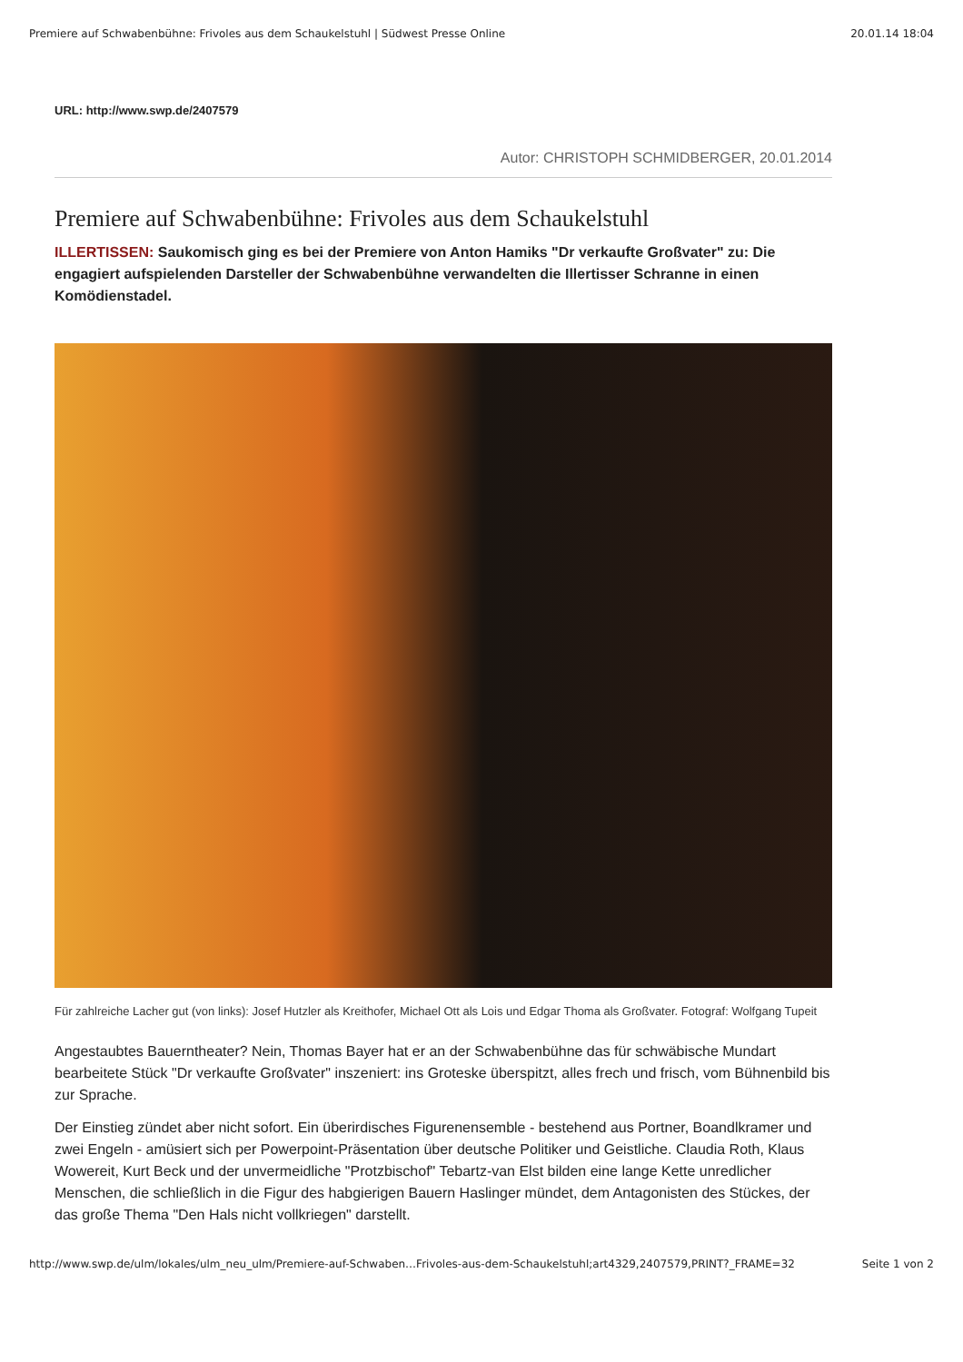Premiere auf Schwabenbühne: Frivoles aus dem Schaukelstuhl | Südwest Presse Online 20.01.14 18:04
URL: http://www.swp.de/2407579
Autor: CHRISTOPH SCHMIDBERGER, 20.01.2014
Premiere auf Schwabenbühne: Frivoles aus dem Schaukelstuhl
ILLERTISSEN: Saukomisch ging es bei der Premiere von Anton Hamiks "Dr verkaufte Großvater" zu: Die engagiert aufspielenden Darsteller der Schwabenbühne verwandelten die Illertisser Schranne in einen Komödienstadel.
Für zahlreiche Lacher gut (von links): Josef Hutzler als Kreithofer, Michael Ott als Lois und Edgar Thoma als Großvater. Fotograf: Wolfgang Tupeit
Angestaubtes Bauerntheater? Nein, Thomas Bayer hat er an der Schwabenbühne das für schwäbische Mundart bearbeitete Stück "Dr verkaufte Großvater" inszeniert: ins Groteske überspitzt, alles frech und frisch, vom Bühnenbild bis zur Sprache.
Der Einstieg zündet aber nicht sofort. Ein überirdisches Figurenensemble - bestehend aus Portner, Boandlkramer und zwei Engeln - amüsiert sich per Powerpoint-Präsentation über deutsche Politiker und Geistliche. Claudia Roth, Klaus Wowereit, Kurt Beck und der unvermeidliche "Protzbischof" Tebartz-van Elst bilden eine lange Kette unredlicher Menschen, die schließlich in die Figur des habgierigen Bauern Haslinger mündet, dem Antagonisten des Stückes, der das große Thema "Den Hals nicht vollkriegen" darstellt.
http://www.swp.de/ulm/lokales/ulm_neu_ulm/Premiere-auf-Schwaben…Frivoles-aus-dem-Schaukelstuhl;art4329,2407579,PRINT?_FRAME=32 Seite 1 von 2